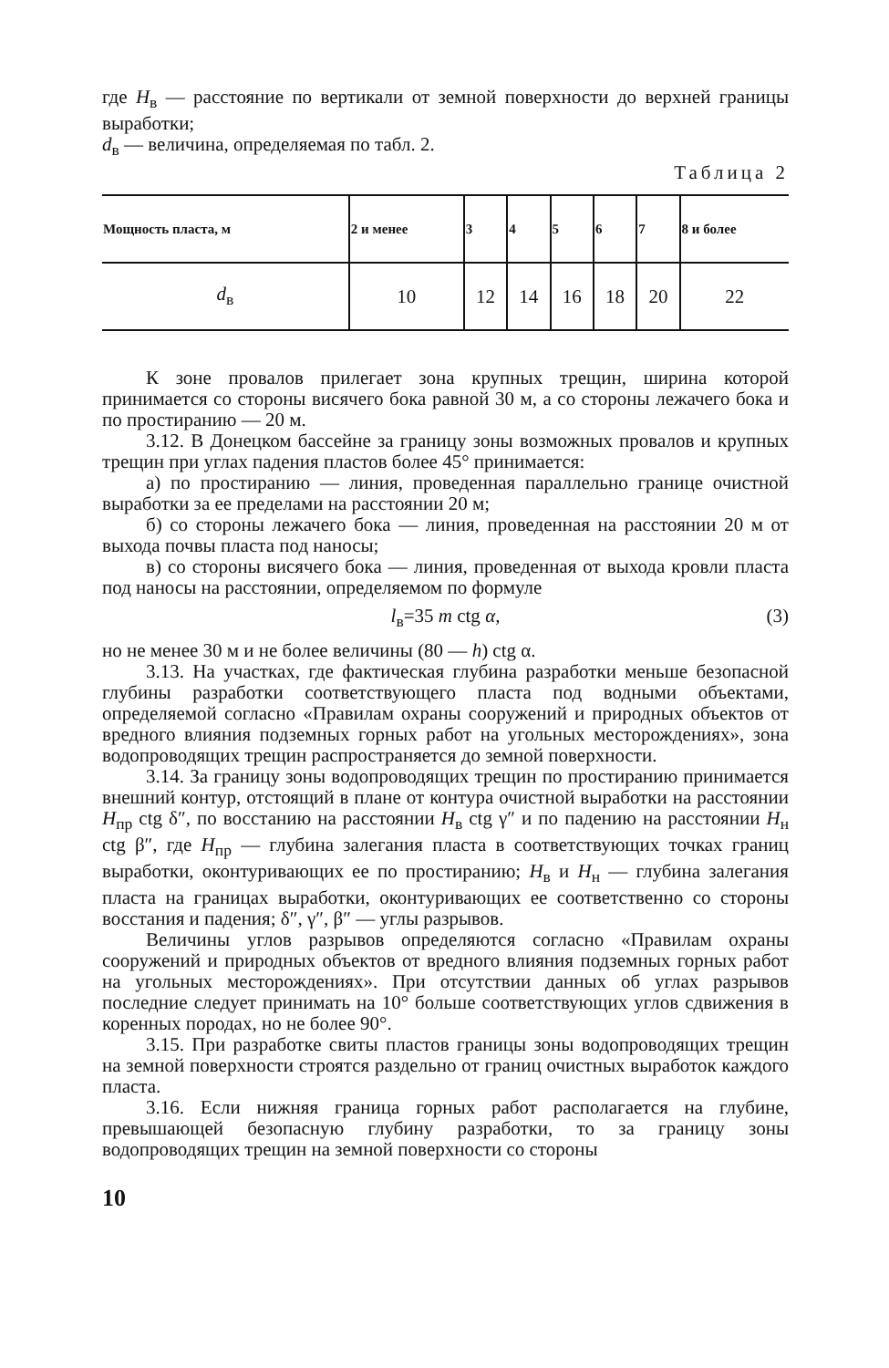где H<sub>в</sub> — расстояние по вертикали от земной поверхности до верхней границы выработки;
d<sub>в</sub> — величина, определяемая по табл. 2.
Таблица 2
| Мощность пласта, м | 2 и менее | 3 | 4 | 5 | 6 | 7 | 8 и более |
| --- | --- | --- | --- | --- | --- | --- | --- |
| d<sub>в</sub> | 10 | 12 | 14 | 16 | 18 | 20 | 22 |
К зоне провалов прилегает зона крупных трещин, ширина которой принимается со стороны висячего бока равной 30 м, а со стороны лежачего бока и по простиранию — 20 м.
3.12. В Донецком бассейне за границу зоны возможных провалов и крупных трещин при углах падения пластов более 45° принимается:
а) по простиранию — линия, проведенная параллельно границе очистной выработки за ее пределами на расстоянии 20 м;
б) со стороны лежачего бока — линия, проведенная на расстоянии 20 м от выхода почвы пласта под наносы;
в) со стороны висячего бока — линия, проведенная от выхода кровли пласта под наносы на расстоянии, определяемом по формуле
l<sub>в</sub>=35 m ctg α, (3)
но не менее 30 м и не более величины (80 — h) ctg α.
3.13. На участках, где фактическая глубина разработки меньше безопасной глубины разработки соответствующего пласта под водными объектами, определяемой согласно «Правилам охраны сооружений и природных объектов от вредного влияния подземных горных работ на угольных месторождениях», зона водопроводящих трещин распространяется до земной поверхности.
3.14. За границу зоны водопроводящих трещин по простиранию принимается внешний контур, отстоящий в плане от контура очистной выработки на расстоянии H<sub>пр</sub> ctg δ″, по восстанию на расстоянии H<sub>в</sub> ctg γ″ и по падению на расстоянии H<sub>н</sub> ctg β″, где H<sub>пр</sub> — глубина залегания пласта в соответствующих точках границ выработки, оконтуривающих ее по простиранию; H<sub>в</sub> и H<sub>н</sub> — глубина залегания пласта на границах выработки, оконтуривающих ее соответственно со стороны восстания и падения; δ″, γ″, β″ — углы разрывов.
Величины углов разрывов определяются согласно «Правилам охраны сооружений и природных объектов от вредного влияния подземных горных работ на угольных месторождениях». При отсутствии данных об углах разрывов последние следует принимать на 10° больше соответствующих углов сдвижения в коренных породах, но не более 90°.
3.15. При разработке свиты пластов границы зоны водопроводящих трещин на земной поверхности строятся раздельно от границ очистных выработок каждого пласта.
3.16. Если нижняя граница горных работ располагается на глубине, превышающей безопасную глубину разработки, то за границу зоны водопроводящих трещин на земной поверхности со стороны
10